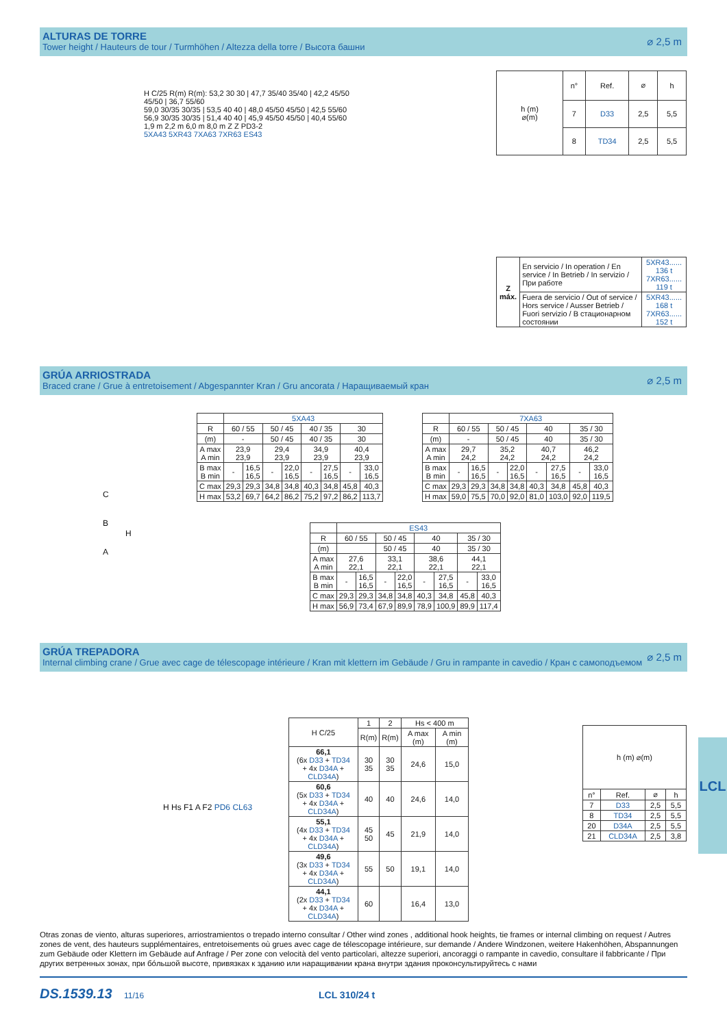ALTURAS DE TORRE
Tower height / Hauteurs de tour / Turmhöhen / Altezza della torre / Высота башни
⌀ 2,5 m
H C/25 R(m) R(m): 53,2 30 30 | 47,7 35/40 35/40 | 42,2 45/50 45/50 | 36,7 55/60
59,0 30/35 30/35 | 53,5 40 40 | 48,0 45/50 45/50 | 42,5 55/60
56,9 30/35 30/35 | 51,4 40 40 | 45,9 45/50 45/50 | 40,4 55/60
1,9 m 2,2 m 6,0 m 8,0 m Z Z PD3-2
5XA43 5XR43 7XA63 7XR63 ES43
| h (m) ⌀(m) | n° | Ref. | ⌀ | h |
| | 7 | D33 | 2,5 | 5,5 |
| | 8 | TD34 | 2,5 | 5,5 |
| Z máx. | En servicio / In operation / En service / In Betrieb / In servizio / При работе | 5XR43...... 136 t 7XR63...... 119 t |
| | Fuera de servicio / Out of service / Hors service / Ausser Betrieb / Fuori servizio / В стационарном состоянии | 5XR43...... 168 t 7XR63...... 152 t |
GRÚA ARRIOSTRADA
Braced crane / Grue à entretoisement / Abgespannter Kran / Gru ancorata / Наращиваемый кран
⌀ 2,5 m
C
B
A
H
| | 5XA43 | | | | | | | |
| --- | --- | --- | --- | --- | --- | --- | --- | --- |
| R | 60 / 55 | | 50 / 45 | | 40 / 35 | | 30 | |
| (m) | - | | 50 / 45 | | 40 / 35 | | 30 | |
| A max A min | 23,9 23,9 | | 29,4 23,9 | | 34,9 23,9 | | 40,4 23,9 | |
| B max B min | - | 16,5 16,5 | - | 22,0 16,5 | - | 27,5 16,5 | - | 33,0 16,5 |
| C max | 29,3 | 29,3 | 34,8 | 34,8 | 40,3 | 34,8 | 45,8 | 40,3 |
| H max | 53,2 | 69,7 | 64,2 | 86,2 | 75,2 | 97,2 | 86,2 | 113,7 |
| | 7XA63 | | | | | | | |
| --- | --- | --- | --- | --- | --- | --- | --- | --- |
| R | 60 / 55 | | 50 / 45 | | 40 | | 35 / 30 | |
| (m) | - | | 50 / 45 | | 40 | | 35 / 30 | |
| A max A min | 29,7 24,2 | | 35,2 24,2 | | 40,7 24,2 | | 46,2 24,2 | |
| B max B min | - | 16,5 16,5 | - | 22,0 16,5 | - | 27,5 16,5 | - | 33,0 16,5 |
| C max | 29,3 | 29,3 | 34,8 | 34,8 | 40,3 | 34,8 | 45,8 | 40,3 |
| H max | 59,0 | 75,5 | 70,0 | 92,0 | 81,0 | 103,0 | 92,0 | 119,5 |
| | ES43 | | | | | | | |
| --- | --- | --- | --- | --- | --- | --- | --- | --- |
| R | 60 / 55 | | 50 / 45 | | 40 | | 35 / 30 | |
| (m) | | | 50 / 45 | | 40 | | 35 / 30 | |
| A max A min | 27,6 22,1 | | 33,1 22,1 | | 38,6 22,1 | | 44,1 22,1 | |
| B max B min | - | 16,5 16,5 | - | 22,0 16,5 | - | 27,5 16,5 | - | 33,0 16,5 |
| C max | 29,3 | 29,3 | 34,8 | 34,8 | 40,3 | 34,8 | 45,8 | 40,3 |
| H max | 56,9 | 73,4 | 67,9 | 89,9 | 78,9 | 100,9 | 89,9 | 117,4 |
GRÚA TREPADORA
Internal climbing crane / Grue avec cage de télescopage intérieure / Kran mit klettern im Gebäude / Gru in rampante in cavedio / Кран с самоподъемом
⌀ 2,5 m
H Hs F1 A F2 PD6 CL63
| H C/25 | 1 | 2 | Hs < 400 m | |
| | R(m) | R(m) | A max (m) | A min (m) |
| 66,1 (6x D33 + TD34 + 4x D34A + CLD34A ) | 30 35 | 30 35 | 24,6 | 15,0 |
| 60,6 (5x D33 + TD34 + 4x D34A + CLD34A ) | 40 | 40 | 24,6 | 14,0 |
| 55,1 (4x D33 + TD34 + 4x D34A + CLD34A ) | 45 50 | 45 | 21,9 | 14,0 |
| 49,6 (3x D33 + TD34 + 4x D34A + CLD34A ) | 55 | 50 | 19,1 | 14,0 |
| 44,1 (2x D33 + TD34 + 4x D34A + CLD34A ) | 60 | | 16,4 | 13,0 |
| h (m) ⌀(m) | | | |
| n° | Ref. | ⌀ | h |
| 7 | D33 | 2,5 | 5,5 |
| 8 | TD34 | 2,5 | 5,5 |
| 20 | D34A | 2,5 | 5,5 |
| 21 | CLD34A | 2,5 | 3,8 |
LCL
Otras zonas de viento, alturas superiores, arriostramientos o trepado interno consultar / Other wind zones , additional hook heights, tie frames or internal climbing on request / Autres zones de vent, des hauteurs supplémentaires, entretoisements où grues avec cage de télescopage intérieure, sur demande / Andere Windzonen, weitere Hakenhöhen, Abspannungen zum Gebäude oder Klettern im Gebäude auf Anfrage / Per zone con velocità del vento particolari, altezze superiori, ancoraggi o rampante in cavedio, consultare il fabbricante / При других ветренных зонах, при бóльшой высоте, привязках к зданию или наращивании крана внутри здания проконсультируйтесь с нами
DS.1539.13 11/16 LCL 310/24 t